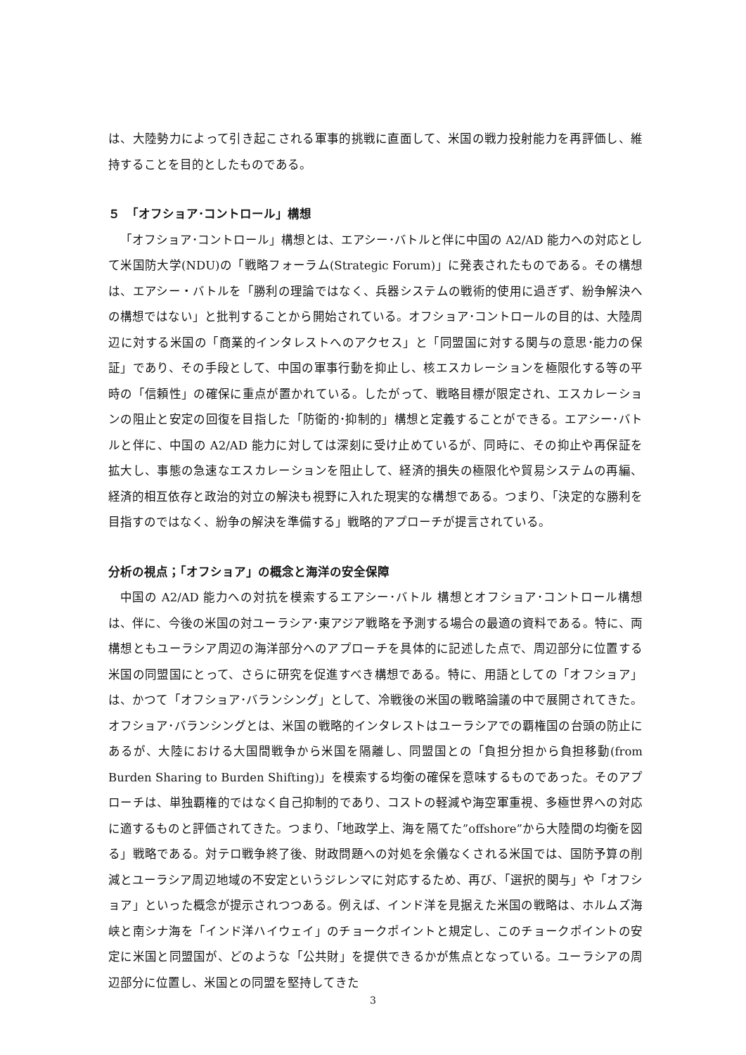は、大陸勢力によって引き起こされる軍事的挑戦に直面して、米国の戦力投射能力を再評価し、維持することを目的としたものである。
５　「オフショア･コントロール」構想
「オフショア･コントロール」構想とは、エアシー･バトルと伴に中国の A2/AD 能力への対応として米国防大学(NDU)の「戦略フォーラム(Strategic Forum)」に発表されたものである。その構想は、エアシー・バトルを「勝利の理論ではなく、兵器システムの戦術的使用に過ぎず、紛争解決への構想ではない」と批判することから開始されている。オフショア･コントロールの目的は、大陸周辺に対する米国の「商業的インタレストへのアクセス」と「同盟国に対する関与の意思･能力の保証」であり、その手段として、中国の軍事行動を抑止し、核エスカレーションを極限化する等の平時の「信頼性」の確保に重点が置かれている。したがって、戦略目標が限定され、エスカレーションの阻止と安定の回復を目指した「防衛的･抑制的」構想と定義することができる。エアシー･バトルと伴に、中国の A2/AD 能力に対しては深刻に受け止めているが、同時に、その抑止や再保証を拡大し、事態の急速なエスカレーションを阻止して、経済的損失の極限化や貿易システムの再編、経済的相互依存と政治的対立の解決も視野に入れた現実的な構想である。つまり、「決定的な勝利を目指すのではなく、紛争の解決を準備する」戦略的アプローチが提言されている。
分析の視点；「オフショア」の概念と海洋の安全保障
中国の A2/AD 能力への対抗を模索するエアシー･バトル 構想とオフショア･コントロール構想は、伴に、今後の米国の対ユーラシア･東アジア戦略を予測する場合の最適の資料である。特に、両構想ともユーラシア周辺の海洋部分へのアプローチを具体的に記述した点で、周辺部分に位置する米国の同盟国にとって、さらに研究を促進すべき構想である。特に、用語としての「オフショア」は、かつて「オフショア･バランシング」として、冷戦後の米国の戦略論議の中で展開されてきた。オフショア･バランシングとは、米国の戦略的インタレストはユーラシアでの覇権国の台頭の防止にあるが、大陸における大国間戦争から米国を隔離し、同盟国との「負担分担から負担移動(from Burden Sharing to Burden Shifting)」を模索する均衡の確保を意味するものであった。そのアプローチは、単独覇権的ではなく自己抑制的であり、コストの軽減や海空軍重視、多極世界への対応に適するものと評価されてきた。つまり、「地政学上、海を隔てた”offshore”から大陸間の均衡を図る」戦略である。対テロ戦争終了後、財政問題への対処を余儀なくされる米国では、国防予算の削減とユーラシア周辺地域の不安定というジレンマに対応するため、再び、「選択的関与」や「オフショア」といった概念が提示されつつある。例えば、インド洋を見据えた米国の戦略は、ホルムズ海峡と南シナ海を「インド洋ハイウェイ」のチョークポイントと規定し、このチョークポイントの安定に米国と同盟国が、どのような「公共財」を提供できるかが焦点となっている。ユーラシアの周辺部分に位置し、米国との同盟を堅持してきた
3